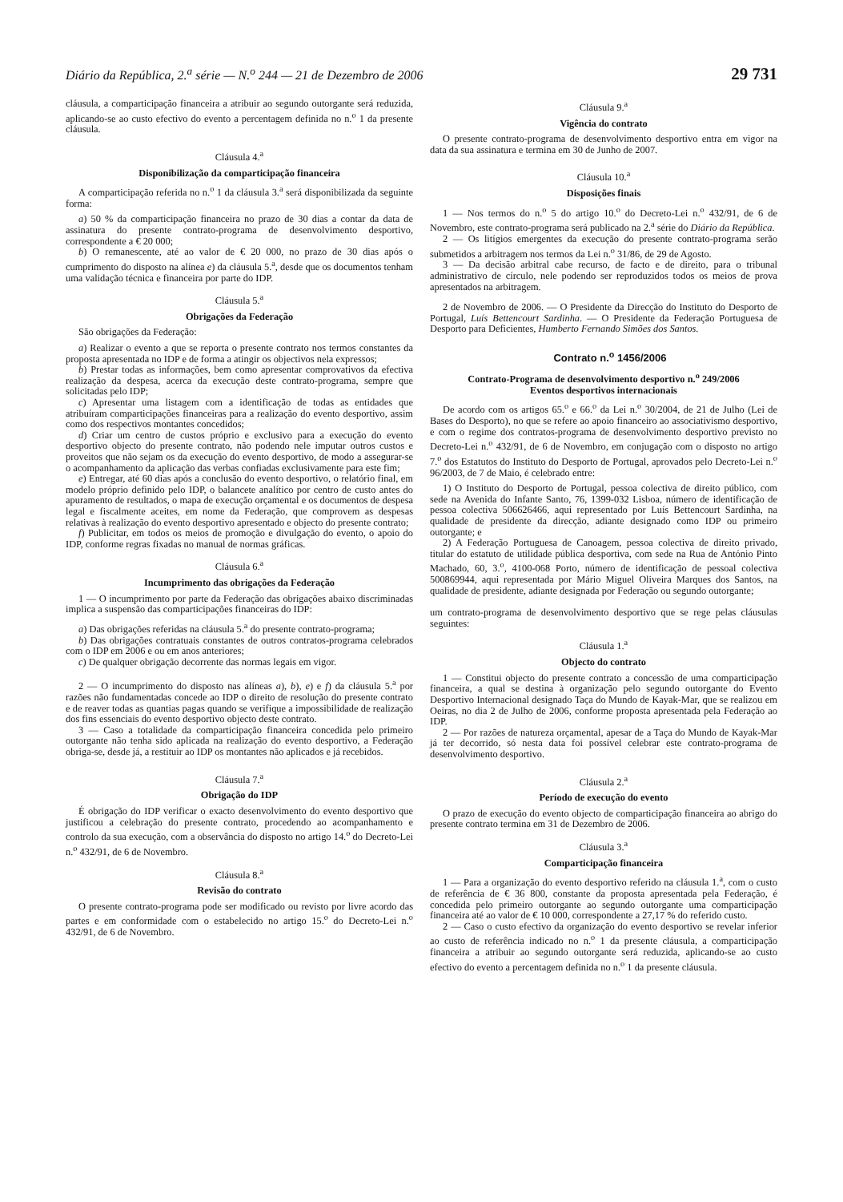Diário da República, 2.<sup>a</sup> série — N.<sup>o</sup> 244 — 21 de Dezembro de 2006 29 731
cláusula, a comparticipação financeira a atribuir ao segundo outorgante será reduzida, aplicando-se ao custo efectivo do evento a percentagem definida no n.<sup>o</sup> 1 da presente cláusula.
Cláusula 4.<sup>a</sup>
Disponibilização da comparticipação financeira
A comparticipação referida no n.<sup>o</sup> 1 da cláusula 3.<sup>a</sup> será disponibilizada da seguinte forma:
a) 50 % da comparticipação financeira no prazo de 30 dias a contar da data de assinatura do presente contrato-programa de desenvolvimento desportivo, correspondente a € 20 000;
b) O remanescente, até ao valor de € 20 000, no prazo de 30 dias após o cumprimento do disposto na alínea e) da cláusula 5.<sup>a</sup>, desde que os documentos tenham uma validação técnica e financeira por parte do IDP.
Cláusula 5.<sup>a</sup>
Obrigações da Federação
São obrigações da Federação:
a) Realizar o evento a que se reporta o presente contrato nos termos constantes da proposta apresentada no IDP e de forma a atingir os objectivos nela expressos;
b) Prestar todas as informações, bem como apresentar comprovativos da efectiva realização da despesa, acerca da execução deste contrato-programa, sempre que solicitadas pelo IDP;
c) Apresentar uma listagem com a identificação de todas as entidades que atribuíram comparticipações financeiras para a realização do evento desportivo, assim como dos respectivos montantes concedidos;
d) Criar um centro de custos próprio e exclusivo para a execução do evento desportivo objecto do presente contrato, não podendo nele imputar outros custos e proveitos que não sejam os da execução do evento desportivo, de modo a assegurar-se o acompanhamento da aplicação das verbas confiadas exclusivamente para este fim;
e) Entregar, até 60 dias após a conclusão do evento desportivo, o relatório final, em modelo próprio definido pelo IDP, o balancete analítico por centro de custo antes do apuramento de resultados, o mapa de execução orçamental e os documentos de despesa legal e fiscalmente aceites, em nome da Federação, que comprovem as despesas relativas à realização do evento desportivo apresentado e objecto do presente contrato;
f) Publicitar, em todos os meios de promoção e divulgação do evento, o apoio do IDP, conforme regras fixadas no manual de normas gráficas.
Cláusula 6.<sup>a</sup>
Incumprimento das obrigações da Federação
1 — O incumprimento por parte da Federação das obrigações abaixo discriminadas implica a suspensão das comparticipações financeiras do IDP:
a) Das obrigações referidas na cláusula 5.<sup>a</sup> do presente contrato-programa;
b) Das obrigações contratuais constantes de outros contratos-programa celebrados com o IDP em 2006 e ou em anos anteriores;
c) De qualquer obrigação decorrente das normas legais em vigor.
2 — O incumprimento do disposto nas alíneas a), b), e) e f) da cláusula 5.<sup>a</sup> por razões não fundamentadas concede ao IDP o direito de resolução do presente contrato e de reaver todas as quantias pagas quando se verifique a impossibilidade de realização dos fins essenciais do evento desportivo objecto deste contrato.
3 — Caso a totalidade da comparticipação financeira concedida pelo primeiro outorgante não tenha sido aplicada na realização do evento desportivo, a Federação obriga-se, desde já, a restituir ao IDP os montantes não aplicados e já recebidos.
Cláusula 7.<sup>a</sup>
Obrigação do IDP
É obrigação do IDP verificar o exacto desenvolvimento do evento desportivo que justificou a celebração do presente contrato, procedendo ao acompanhamento e controlo da sua execução, com a observância do disposto no artigo 14.<sup>o</sup> do Decreto-Lei n.<sup>o</sup> 432/91, de 6 de Novembro.
Cláusula 8.<sup>a</sup>
Revisão do contrato
O presente contrato-programa pode ser modificado ou revisto por livre acordo das partes e em conformidade com o estabelecido no artigo 15.<sup>o</sup> do Decreto-Lei n.<sup>o</sup> 432/91, de 6 de Novembro.
Cláusula 9.<sup>a</sup>
Vigência do contrato
O presente contrato-programa de desenvolvimento desportivo entra em vigor na data da sua assinatura e termina em 30 de Junho de 2007.
Cláusula 10.<sup>a</sup>
Disposições finais
1 — Nos termos do n.<sup>o</sup> 5 do artigo 10.<sup>o</sup> do Decreto-Lei n.<sup>o</sup> 432/91, de 6 de Novembro, este contrato-programa será publicado na 2.<sup>a</sup> série do Diário da República.
2 — Os litígios emergentes da execução do presente contrato-programa serão submetidos a arbitragem nos termos da Lei n.<sup>o</sup> 31/86, de 29 de Agosto.
3 — Da decisão arbitral cabe recurso, de facto e de direito, para o tribunal administrativo de círculo, nele podendo ser reproduzidos todos os meios de prova apresentados na arbitragem.
2 de Novembro de 2006. — O Presidente da Direcção do Instituto do Desporto de Portugal, Luís Bettencourt Sardinha. — O Presidente da Federação Portuguesa de Desporto para Deficientes, Humberto Fernando Simões dos Santos.
Contrato n.<sup>o</sup> 1456/2006
Contrato-Programa de desenvolvimento desportivo n.<sup>o</sup> 249/2006
Eventos desportivos internacionais
De acordo com os artigos 65.<sup>o</sup> e 66.<sup>o</sup> da Lei n.<sup>o</sup> 30/2004, de 21 de Julho (Lei de Bases do Desporto), no que se refere ao apoio financeiro ao associativismo desportivo, e com o regime dos contratos-programa de desenvolvimento desportivo previsto no Decreto-Lei n.<sup>o</sup> 432/91, de 6 de Novembro, em conjugação com o disposto no artigo 7.<sup>o</sup> dos Estatutos do Instituto do Desporto de Portugal, aprovados pelo Decreto-Lei n.<sup>o</sup> 96/2003, de 7 de Maio, é celebrado entre:
1) O Instituto do Desporto de Portugal, pessoa colectiva de direito público, com sede na Avenida do Infante Santo, 76, 1399-032 Lisboa, número de identificação de pessoa colectiva 506626466, aqui representado por Luís Bettencourt Sardinha, na qualidade de presidente da direcção, adiante designado como IDP ou primeiro outorgante; e
2) A Federação Portuguesa de Canoagem, pessoa colectiva de direito privado, titular do estatuto de utilidade pública desportiva, com sede na Rua de António Pinto Machado, 60, 3.<sup>o</sup>, 4100-068 Porto, número de identificação de pessoal colectiva 500869944, aqui representada por Mário Miguel Oliveira Marques dos Santos, na qualidade de presidente, adiante designada por Federação ou segundo outorgante;
um contrato-programa de desenvolvimento desportivo que se rege pelas cláusulas seguintes:
Cláusula 1.<sup>a</sup>
Objecto do contrato
1 — Constitui objecto do presente contrato a concessão de uma comparticipação financeira, a qual se destina à organização pelo segundo outorgante do Evento Desportivo Internacional designado Taça do Mundo de Kayak-Mar, que se realizou em Oeiras, no dia 2 de Julho de 2006, conforme proposta apresentada pela Federação ao IDP.
2 — Por razões de natureza orçamental, apesar de a Taça do Mundo de Kayak-Mar já ter decorrido, só nesta data foi possível celebrar este contrato-programa de desenvolvimento desportivo.
Cláusula 2.<sup>a</sup>
Período de execução do evento
O prazo de execução do evento objecto de comparticipação financeira ao abrigo do presente contrato termina em 31 de Dezembro de 2006.
Cláusula 3.<sup>a</sup>
Comparticipação financeira
1 — Para a organização do evento desportivo referido na cláusula 1.<sup>a</sup>, com o custo de referência de € 36 800, constante da proposta apresentada pela Federação, é concedida pelo primeiro outorgante ao segundo outorgante uma comparticipação financeira até ao valor de € 10 000, correspondente a 27,17 % do referido custo.
2 — Caso o custo efectivo da organização do evento desportivo se revelar inferior ao custo de referência indicado no n.<sup>o</sup> 1 da presente cláusula, a comparticipação financeira a atribuir ao segundo outorgante será reduzida, aplicando-se ao custo efectivo do evento a percentagem definida no n.<sup>o</sup> 1 da presente cláusula.